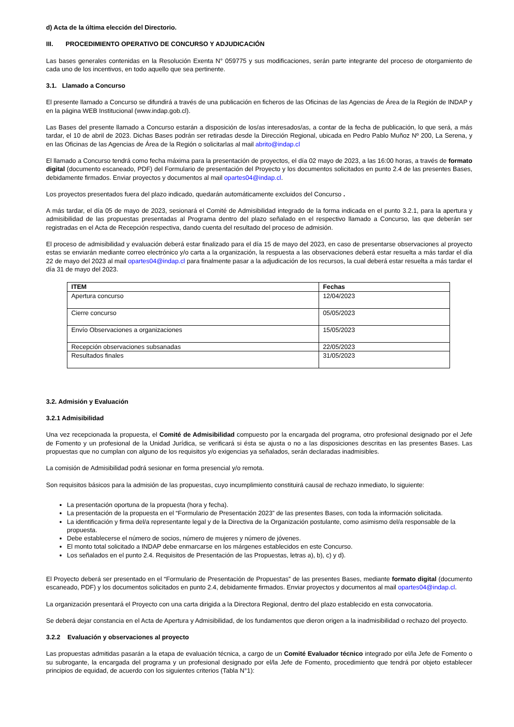d) Acta de la última elección del Directorio.
III. PROCEDIMIENTO OPERATIVO DE CONCURSO Y ADJUDICACIÓN
Las bases generales contenidas en la Resolución Exenta N° 059775 y sus modificaciones, serán parte integrante del proceso de otorgamiento de cada uno de los incentivos, en todo aquello que sea pertinente.
3.1. Llamado a Concurso
El presente llamado a Concurso se difundirá a través de una publicación en ficheros de las Oficinas de las Agencias de Área de la Región de INDAP y en la página WEB Institucional (www.indap.gob.cl).
Las Bases del presente llamado a Concurso estarán a disposición de los/as interesados/as, a contar de la fecha de publicación, lo que será, a más tardar, el 10 de abril de 2023. Dichas Bases podrán ser retiradas desde la Dirección Regional, ubicada en Pedro Pablo Muñoz Nº 200, La Serena, y en las Oficinas de las Agencias de Área de la Región o solicitarlas al mail abrito@indap.cl
El llamado a Concurso tendrá como fecha máxima para la presentación de proyectos, el día 02 mayo de 2023, a las 16:00 horas, a través de formato digital (documento escaneado, PDF) del Formulario de presentación del Proyecto y los documentos solicitados en punto 2.4 de las presentes Bases, debidamente firmados. Enviar proyectos y documentos al mail opartes04@indap.cl.
Los proyectos presentados fuera del plazo indicado, quedarán automáticamente excluidos del Concurso .
A más tardar, el día 05 de mayo de 2023, sesionará el Comité de Admisibilidad integrado de la forma indicada en el punto 3.2.1, para la apertura y admisibilidad de las propuestas presentadas al Programa dentro del plazo señalado en el respectivo llamado a Concurso, las que deberán ser registradas en el Acta de Recepción respectiva, dando cuenta del resultado del proceso de admisión.
El proceso de admisibilidad y evaluación deberá estar finalizado para el día 15 de mayo del 2023, en caso de presentarse observaciones al proyecto estas se enviarán mediante correo electrónico y/o carta a la organización, la respuesta a las observaciones deberá estar resuelta a más tardar el día 22 de mayo del 2023 al mail opartes04@indap.cl para finalmente pasar a la adjudicación de los recursos, la cual deberá estar resuelta a más tardar el día 31 de mayo del 2023.
| ITEM | Fechas |
| --- | --- |
| Apertura concurso | 12/04/2023 |
| Cierre concurso | 05/05/2023 |
| Envío Observaciones a organizaciones | 15/05/2023 |
| Recepción observaciones subsanadas | 22/05/2023 |
| Resultados finales | 31/05/2023 |
3.2. Admisión y Evaluación
3.2.1 Admisibilidad
Una vez recepcionada la propuesta, el Comité de Admisibilidad compuesto por la encargada del programa, otro profesional designado por el Jefe de Fomento y un profesional de la Unidad Jurídica, se verificará si ésta se ajusta o no a las disposiciones descritas en las presentes Bases. Las propuestas que no cumplan con alguno de los requisitos y/o exigencias ya señalados, serán declaradas inadmisibles.
La comisión de Admisibilidad podrá sesionar en forma presencial y/o remota.
Son requisitos básicos para la admisión de las propuestas, cuyo incumplimiento constituirá causal de rechazo inmediato, lo siguiente:
La presentación oportuna de la propuesta (hora y fecha).
La presentación de la propuesta en el “Formulario de Presentación 2023” de las presentes Bases, con toda la información solicitada.
La identificación y firma del/a representante legal y de la Directiva de la Organización postulante, como asimismo del/a responsable de la propuesta.
Debe establecerse el número de socios, número de mujeres y número de jóvenes.
El monto total solicitado a INDAP debe enmarcarse en los márgenes establecidos en este Concurso.
Los señalados en el punto 2.4. Requisitos de Presentación de las Propuestas, letras a), b), c) y d).
El Proyecto deberá ser presentado en el “Formulario de Presentación de Propuestas” de las presentes Bases, mediante formato digital (documento escaneado, PDF) y los documentos solicitados en punto 2.4, debidamente firmados. Enviar proyectos y documentos al mail opartes04@indap.cl.
La organización presentará el Proyecto con una carta dirigida a la Directora Regional, dentro del plazo establecido en esta convocatoria.
Se deberá dejar constancia en el Acta de Apertura y Admisibilidad, de los fundamentos que dieron origen a la inadmisibilidad o rechazo del proyecto.
3.2.2 Evaluación y observaciones al proyecto
Las propuestas admitidas pasarán a la etapa de evaluación técnica, a cargo de un Comité Evaluador técnico integrado por el/la Jefe de Fomento o su subrogante, la encargada del programa y un profesional designado por el/la Jefe de Fomento, procedimiento que tendrá por objeto establecer principios de equidad, de acuerdo con los siguientes criterios (Tabla N°1):